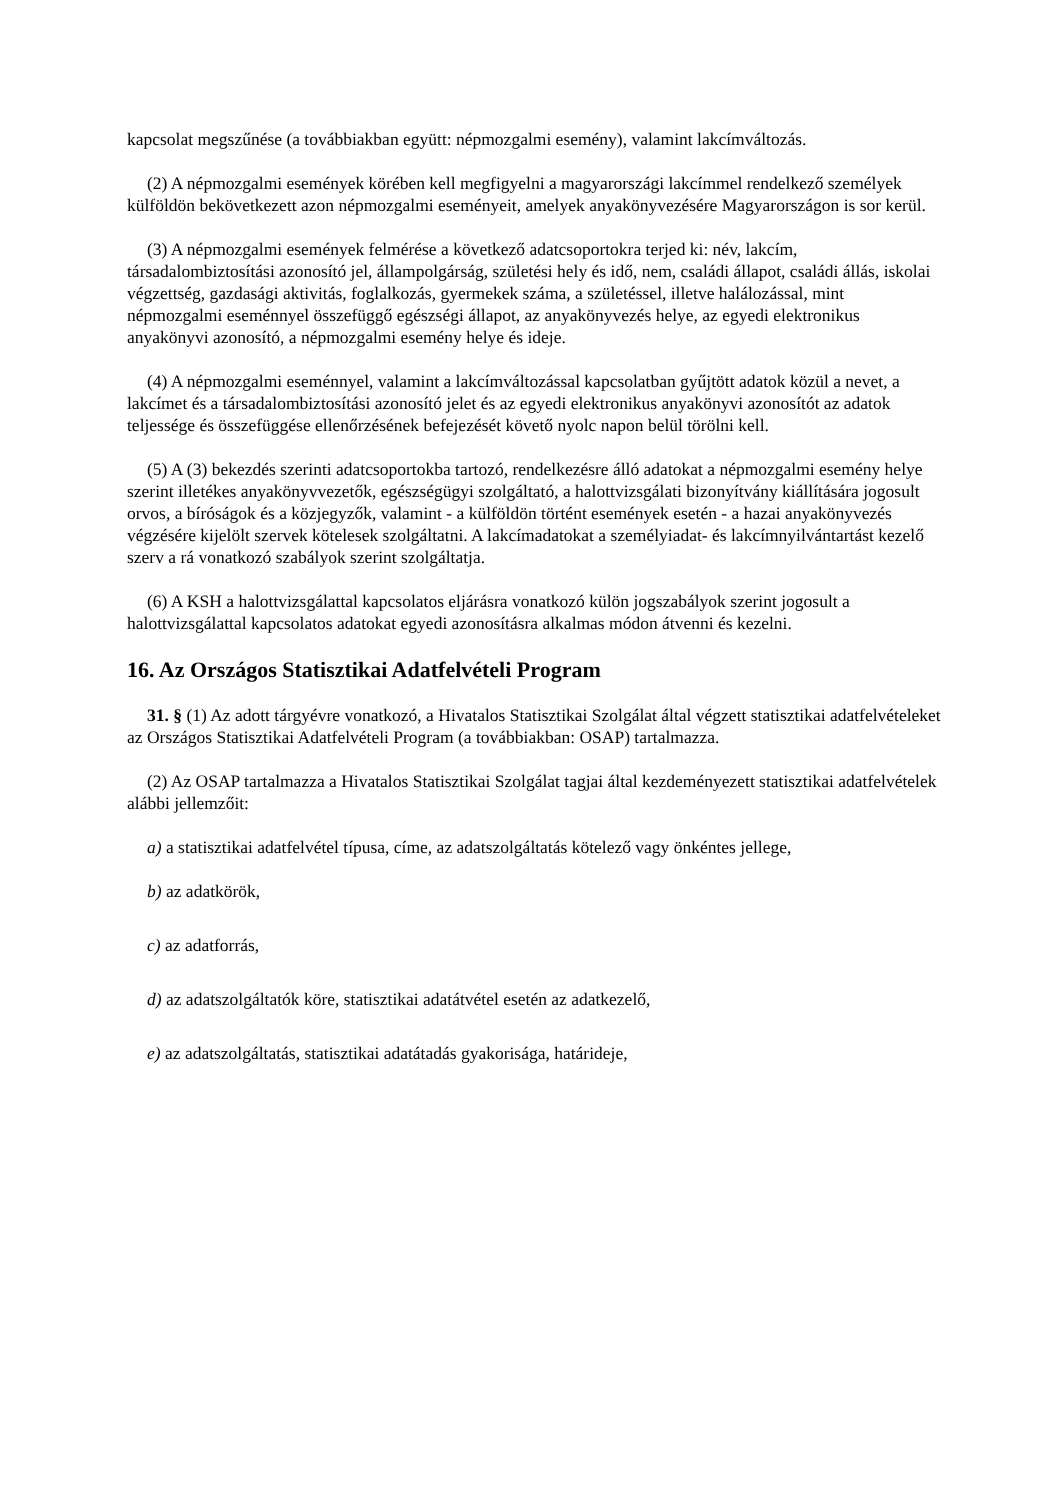kapcsolat megszűnése (a továbbiakban együtt: népmozgalmi esemény), valamint lakcímváltozás.
(2) A népmozgalmi események körében kell megfigyelni a magyarországi lakcímmel rendelkező személyek külföldön bekövetkezett azon népmozgalmi eseményeit, amelyek anyakönyvezésére Magyarországon is sor kerül.
(3) A népmozgalmi események felmérése a következő adatcsoportokra terjed ki: név, lakcím, társadalombiztosítási azonosító jel, állampolgárság, születési hely és idő, nem, családi állapot, családi állás, iskolai végzettség, gazdasági aktivitás, foglalkozás, gyermekek száma, a születéssel, illetve halálozással, mint népmozgalmi eseménnyel összefüggő egészségi állapot, az anyakönyvezés helye, az egyedi elektronikus anyakönyvi azonosító, a népmozgalmi esemény helye és ideje.
(4) A népmozgalmi eseménnyel, valamint a lakcímváltozással kapcsolatban gyűjtött adatok közül a nevet, a lakcímet és a társadalombiztosítási azonosító jelet és az egyedi elektronikus anyakönyvi azonosítót az adatok teljessége és összefüggése ellenőrzésének befejezését követő nyolc napon belül törölni kell.
(5) A (3) bekezdés szerinti adatcsoportokba tartozó, rendelkezésre álló adatokat a népmozgalmi esemény helye szerint illetékes anyakönyvvezetők, egészségügyi szolgáltató, a halottvizsgálati bizonyítvány kiállítására jogosult orvos, a bíróságok és a közjegyzők, valamint - a külföldön történt események esetén - a hazai anyakönyvezés végzésére kijelölt szervek kötelesek szolgáltatni. A lakcímadatokat a személyiadat- és lakcímnyilvántartást kezelő szerv a rá vonatkozó szabályok szerint szolgáltatja.
(6) A KSH a halottvizsgálattal kapcsolatos eljárásra vonatkozó külön jogszabályok szerint jogosult a halottvizsgálattal kapcsolatos adatokat egyedi azonosításra alkalmas módon átvenni és kezelni.
16. Az Országos Statisztikai Adatfelvételi Program
31. § (1) Az adott tárgyévre vonatkozó, a Hivatalos Statisztikai Szolgálat által végzett statisztikai adatfelvételeket az Országos Statisztikai Adatfelvételi Program (a továbbiakban: OSAP) tartalmazza.
(2) Az OSAP tartalmazza a Hivatalos Statisztikai Szolgálat tagjai által kezdeményezett statisztikai adatfelvételek alábbi jellemzőit:
a) a statisztikai adatfelvétel típusa, címe, az adatszolgáltatás kötelező vagy önkéntes jellege,
b) az adatkörök,
c) az adatforrás,
d) az adatszolgáltatók köre, statisztikai adatátvétel esetén az adatkezelő,
e) az adatszolgáltatás, statisztikai adatátadás gyakorisága, határideje,